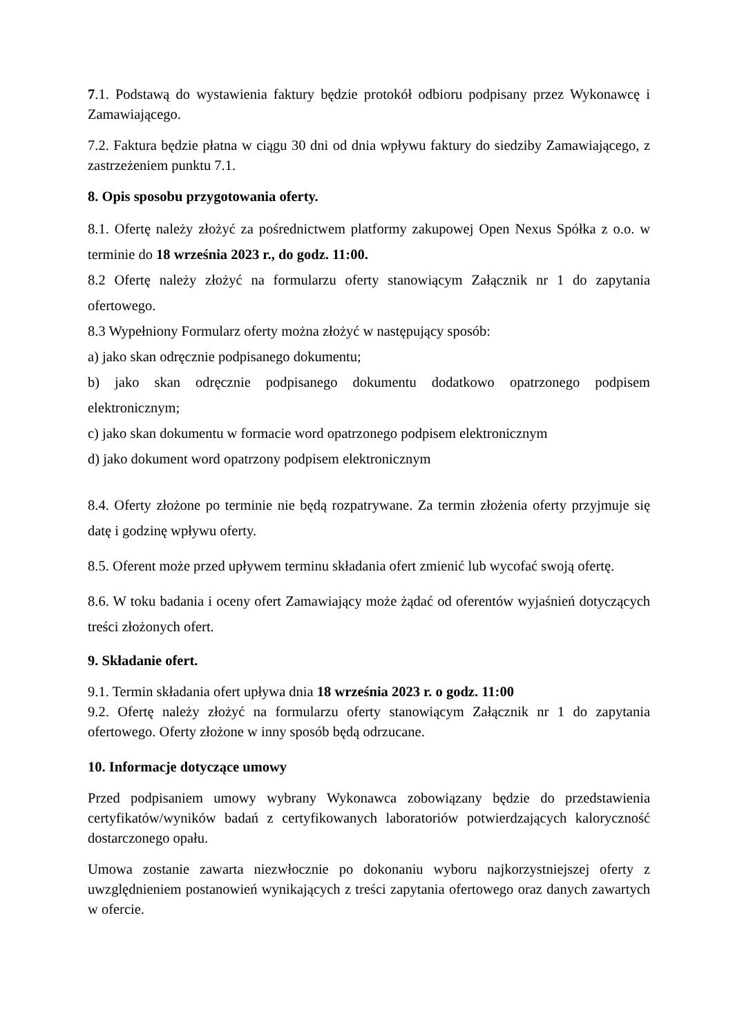7.1. Podstawą do wystawienia faktury będzie protokół odbioru podpisany przez Wykonawcę i Zamawiającego.
7.2. Faktura będzie płatna w ciągu 30 dni od dnia wpływu faktury do siedziby Zamawiającego, z zastrzeżeniem punktu 7.1.
8. Opis sposobu przygotowania oferty.
8.1. Ofertę należy złożyć za pośrednictwem platformy zakupowej Open Nexus Spółka z o.o. w terminie do 18 września 2023 r., do godz. 11:00.
8.2 Ofertę należy złożyć na formularzu oferty stanowiącym Załącznik nr 1 do zapytania ofertowego.
8.3 Wypełniony Formularz oferty można złożyć w następujący sposób:
a) jako skan odręcznie podpisanego dokumentu;
b) jako skan odręcznie podpisanego dokumentu dodatkowo opatrzonego podpisem elektronicznym;
c) jako skan dokumentu w formacie word opatrzonego podpisem elektronicznym
d) jako dokument word opatrzony podpisem elektronicznym
8.4. Oferty złożone po terminie nie będą rozpatrywane. Za termin złożenia oferty przyjmuje się datę i godzinę wpływu oferty.
8.5. Oferent może przed upływem terminu składania ofert zmienić lub wycofać swoją ofertę.
8.6. W toku badania i oceny ofert Zamawiający może żądać od oferentów wyjaśnień dotyczących treści złożonych ofert.
9. Składanie ofert.
9.1. Termin składania ofert upływa dnia 18 września 2023 r. o godz. 11:00
9.2. Ofertę należy złożyć na formularzu oferty stanowiącym Załącznik nr 1 do zapytania ofertowego. Oferty złożone w inny sposób będą odrzucane.
10. Informacje dotyczące umowy
Przed podpisaniem umowy wybrany Wykonawca zobowiązany będzie do przedstawienia certyfikatów/wyników badań z certyfikowanych laboratoriów potwierdzających kaloryczność dostarczonego opału.
Umowa zostanie zawarta niezwłocznie po dokonaniu wyboru najkorzystniejszej oferty z uwzględnieniem postanowień wynikających z treści zapytania ofertowego oraz danych zawartych w ofercie.